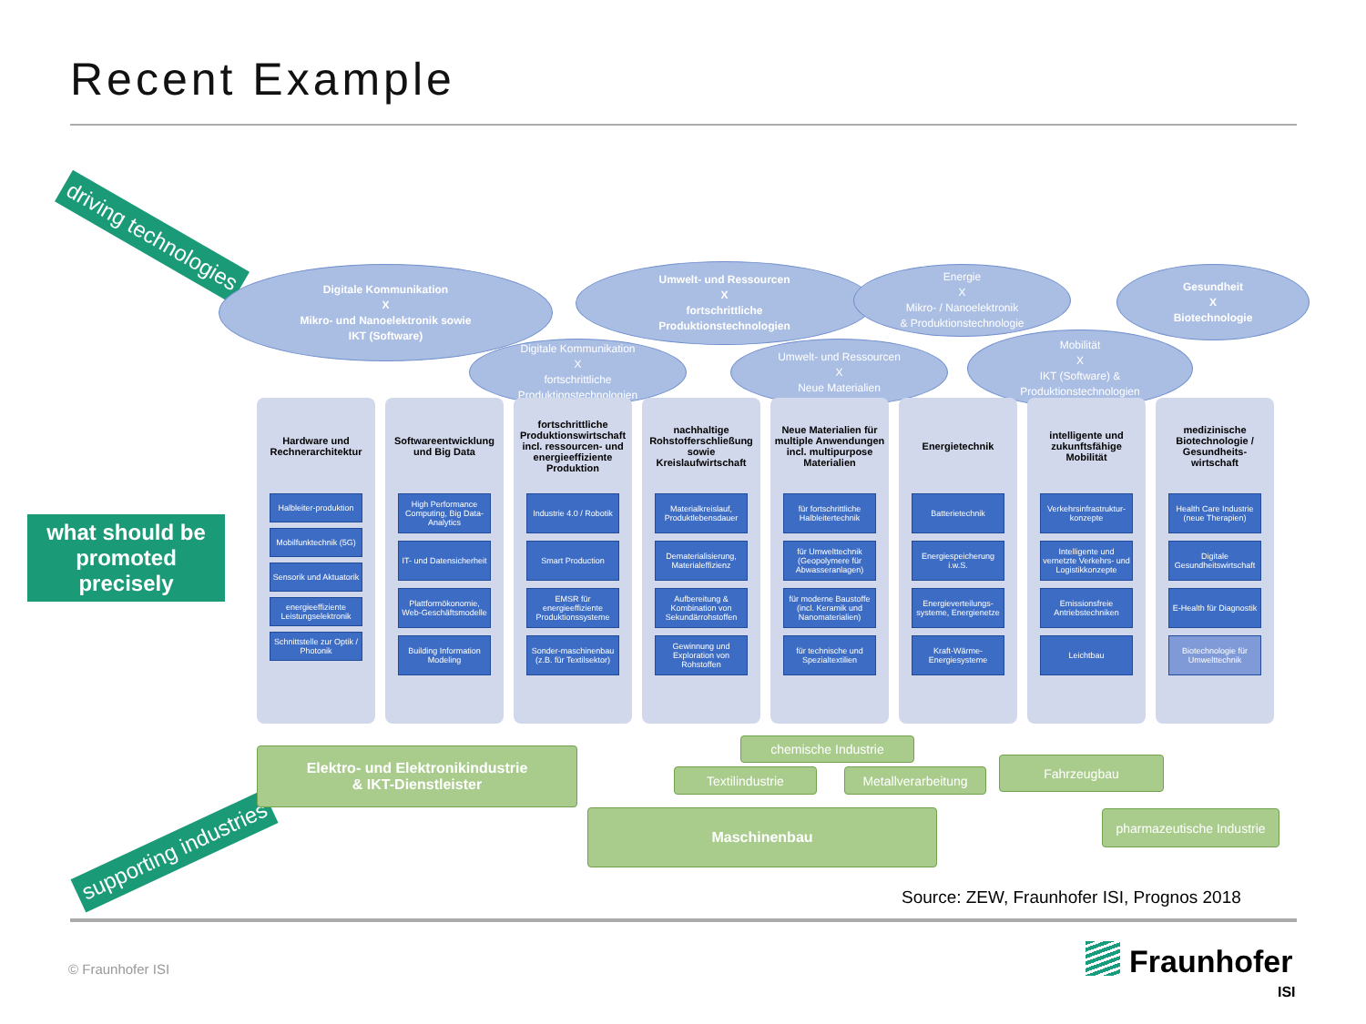Recent Example
driving technologies
what should be promoted precisely
supporting industries
Digitale Kommunikation
X
Mikro- und Nanoelektronik sowie
IKT (Software)
Umwelt- und Ressourcen
X
fortschrittliche
Produktionstechnologien
Energie
X
Mikro- / Nanoelektronik
& Produktionstechnologie
Gesundheit
X
Biotechnologie
Digitale Kommunikation
X
fortschrittliche
Produktionstechnologien
Umwelt- und Ressourcen
X
Neue Materialien
Mobilität
X
IKT (Software) &
Produktionstechnologien
Hardware und Rechnerarchitektur
Halbleiter-produktion
Mobilfunktechnik (5G)
Sensorik und Aktuatorik
energieeffiziente Leistungselektronik
Schnittstelle zur Optik / Photonik
Softwareentwicklung und Big Data
High Performance Computing, Big Data-Analytics
IT- und Datensicherheit
Plattformökonomie, Web-Geschäftsmodelle
Building Information Modeling
fortschrittliche Produktionswirtschaft incl. ressourcen- und energieeffiziente Produktion
Industrie 4.0 / Robotik
Smart Production
EMSR für energieeffiziente Produktionssysteme
Sonder-maschinenbau (z.B. für Textilsektor)
nachhaltige Rohstofferschließung sowie Kreislaufwirtschaft
Materialkreislauf, Produktlebensdauer
Dematerialisierung, Materialeffizienz
Aufbereitung & Kombination von Sekundärrohstoffen
Gewinnung und Exploration von Rohstoffen
Neue Materialien für multiple Anwendungen incl. multipurpose Materialien
für fortschrittliche Halbleitertechnik
für Umwelttechnik (Geopolymere für Abwasseranlagen)
für moderne Baustoffe (incl. Keramik und Nanomaterialien)
für technische und Spezialtextilien
Energietechnik
Batterietechnik
Energiespeicherung i.w.S.
Energieverteilungs-systeme, Energienetze
Kraft-Wärme-Energiesysteme
intelligente und zukunftsfähige Mobilität
Verkehrsinfrastruktur-konzepte
Intelligente und vernetzte Verkehrs- und Logistikkonzepte
Emissionsfreie Antriebstechniken
Leichtbau
medizinische Biotechnologie / Gesundheits-wirtschaft
Health Care Industrie (neue Therapien)
Digitale Gesundheitswirtschaft
E-Health für Diagnostik
Biotechnologie für Umwelttechnik
Elektro- und Elektronikindustrie
& IKT-Dienstleister
chemische Industrie
Textilindustrie Metallverarbeitung
Fahrzeugbau
Maschinenbau
pharmazeutische Industrie
Source: ZEW, Fraunhofer ISI, Prognos 2018
© Fraunhofer ISI Fraunhofer
ISI